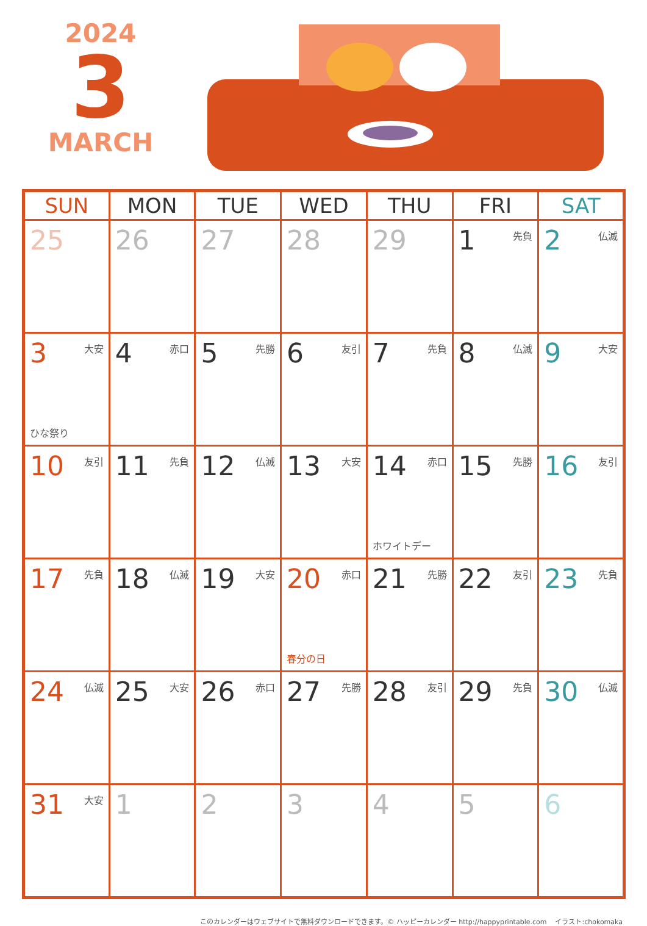2024
3
MARCH
| SUN | MON | TUE | WED | THU | FRI | SAT |
| --- | --- | --- | --- | --- | --- | --- |
| 25 | 26 | 27 | 28 | 29 | 1 先負 | 2 仏滅 |
| 3 大安 ひな祭り | 4 赤口 | 5 先勝 | 6 友引 | 7 先負 | 8 仏滅 | 9 大安 |
| 10 友引 | 11 先負 | 12 仏滅 | 13 大安 | 14 赤口 ホワイトデー | 15 先勝 | 16 友引 |
| 17 先負 | 18 仏滅 | 19 大安 | 20 赤口 春分の日 | 21 先勝 | 22 友引 | 23 先負 |
| 24 仏滅 | 25 大安 | 26 赤口 | 27 先勝 | 28 友引 | 29 先負 | 30 仏滅 |
| 31 大安 | 1 | 2 | 3 | 4 | 5 | 6 |
このカレンダーはウェブサイトで無料ダウンロードできます。© ハッピーカレンダー http://happyprintable.com イラスト:chokomaka